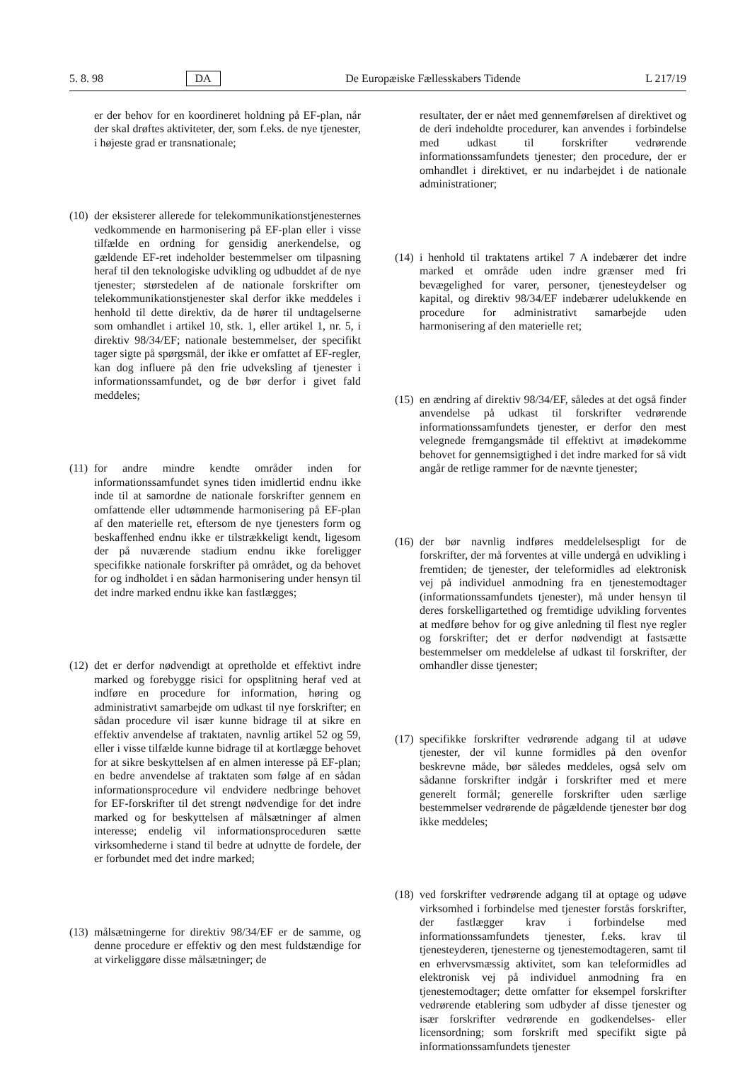5. 8. 98 DA De Europæiske Fællesskabers Tidende L 217/19
er der behov for en koordineret holdning på EF-plan, når der skal drøftes aktiviteter, der, som f.eks. de nye tjenester, i højeste grad er transnationale;
(10) der eksisterer allerede for telekommunikationstjenesternes vedkommende en harmonisering på EF-plan eller i visse tilfælde en ordning for gensidig anerkendelse, og gældende EF-ret indeholder bestemmelser om tilpasning heraf til den teknologiske udvikling og udbuddet af de nye tjenester; størstedelen af de nationale forskrifter om telekommunikationstjenester skal derfor ikke meddeles i henhold til dette direktiv, da de hører til undtagelserne som omhandlet i artikel 10, stk. 1, eller artikel 1, nr. 5, i direktiv 98/34/EF; nationale bestemmelser, der specifikt tager sigte på spørgsmål, der ikke er omfattet af EF-regler, kan dog influere på den frie udveksling af tjenester i informationssamfundet, og de bør derfor i givet fald meddeles;
(11) for andre mindre kendte områder inden for informationssamfundet synes tiden imidlertid endnu ikke inde til at samordne de nationale forskrifter gennem en omfattende eller udtømmende harmonisering på EF-plan af den materielle ret, eftersom de nye tjenesters form og beskaffenhed endnu ikke er tilstrækkeligt kendt, ligesom der på nuværende stadium endnu ikke foreligger specifikke nationale forskrifter på området, og da behovet for og indholdet i en sådan harmonisering under hensyn til det indre marked endnu ikke kan fastlægges;
(12) det er derfor nødvendigt at opretholde et effektivt indre marked og forebygge risici for opsplitning heraf ved at indføre en procedure for information, høring og administrativt samarbejde om udkast til nye forskrifter; en sådan procedure vil især kunne bidrage til at sikre en effektiv anvendelse af traktaten, navnlig artikel 52 og 59, eller i visse tilfælde kunne bidrage til at kortlægge behovet for at sikre beskyttelsen af en almen interesse på EF-plan; en bedre anvendelse af traktaten som følge af en sådan informationsprocedure vil endvidere nedbringe behovet for EF-forskrifter til det strengt nødvendige for det indre marked og for beskyttelsen af målsætninger af almen interesse; endelig vil informationsproceduren sætte virksomhederne i stand til bedre at udnytte de fordele, der er forbundet med det indre marked;
(13) målsætningerne for direktiv 98/34/EF er de samme, og denne procedure er effektiv og den mest fuldstændige for at virkeliggøre disse målsætninger; de
resultater, der er nået med gennemførelsen af direktivet og de deri indeholdte procedurer, kan anvendes i forbindelse med udkast til forskrifter vedrørende informationssamfundets tjenester; den procedure, der er omhandlet i direktivet, er nu indarbejdet i de nationale administrationer;
(14) i henhold til traktatens artikel 7 A indebærer det indre marked et område uden indre grænser med fri bevægelighed for varer, personer, tjenesteydelser og kapital, og direktiv 98/34/EF indebærer udelukkende en procedure for administrativt samarbejde uden harmonisering af den materielle ret;
(15) en ændring af direktiv 98/34/EF, således at det også finder anvendelse på udkast til forskrifter vedrørende informationssamfundets tjenester, er derfor den mest velegnede fremgangsmåde til effektivt at imødekomme behovet for gennemsigtighed i det indre marked for så vidt angår de retlige rammer for de nævnte tjenester;
(16) der bør navnlig indføres meddelelsespligt for de forskrifter, der må forventes at ville undergå en udvikling i fremtiden; de tjenester, der teleformidles ad elektronisk vej på individuel anmodning fra en tjenestemodtager (informationssamfundets tjenester), må under hensyn til deres forskelligartethed og fremtidige udvikling forventes at medføre behov for og give anledning til flest nye regler og forskrifter; det er derfor nødvendigt at fastsætte bestemmelser om meddelelse af udkast til forskrifter, der omhandler disse tjenester;
(17) specifikke forskrifter vedrørende adgang til at udøve tjenester, der vil kunne formidles på den ovenfor beskrevne måde, bør således meddeles, også selv om sådanne forskrifter indgår i forskrifter med et mere generelt formål; generelle forskrifter uden særlige bestemmelser vedrørende de pågældende tjenester bør dog ikke meddeles;
(18) ved forskrifter vedrørende adgang til at optage og udøve virksomhed i forbindelse med tjenester forstås forskrifter, der fastlægger krav i forbindelse med informationssamfundets tjenester, f.eks. krav til tjenesteyderen, tjenesterne og tjenestemodtageren, samt til en erhvervsmæssig aktivitet, som kan teleformidles ad elektronisk vej på individuel anmodning fra en tjenestemodtager; dette omfatter for eksempel forskrifter vedrørende etablering som udbyder af disse tjenester og især forskrifter vedrørende en godkendelses- eller licensordning; som forskrift med specifikt sigte på informationssamfundets tjenester